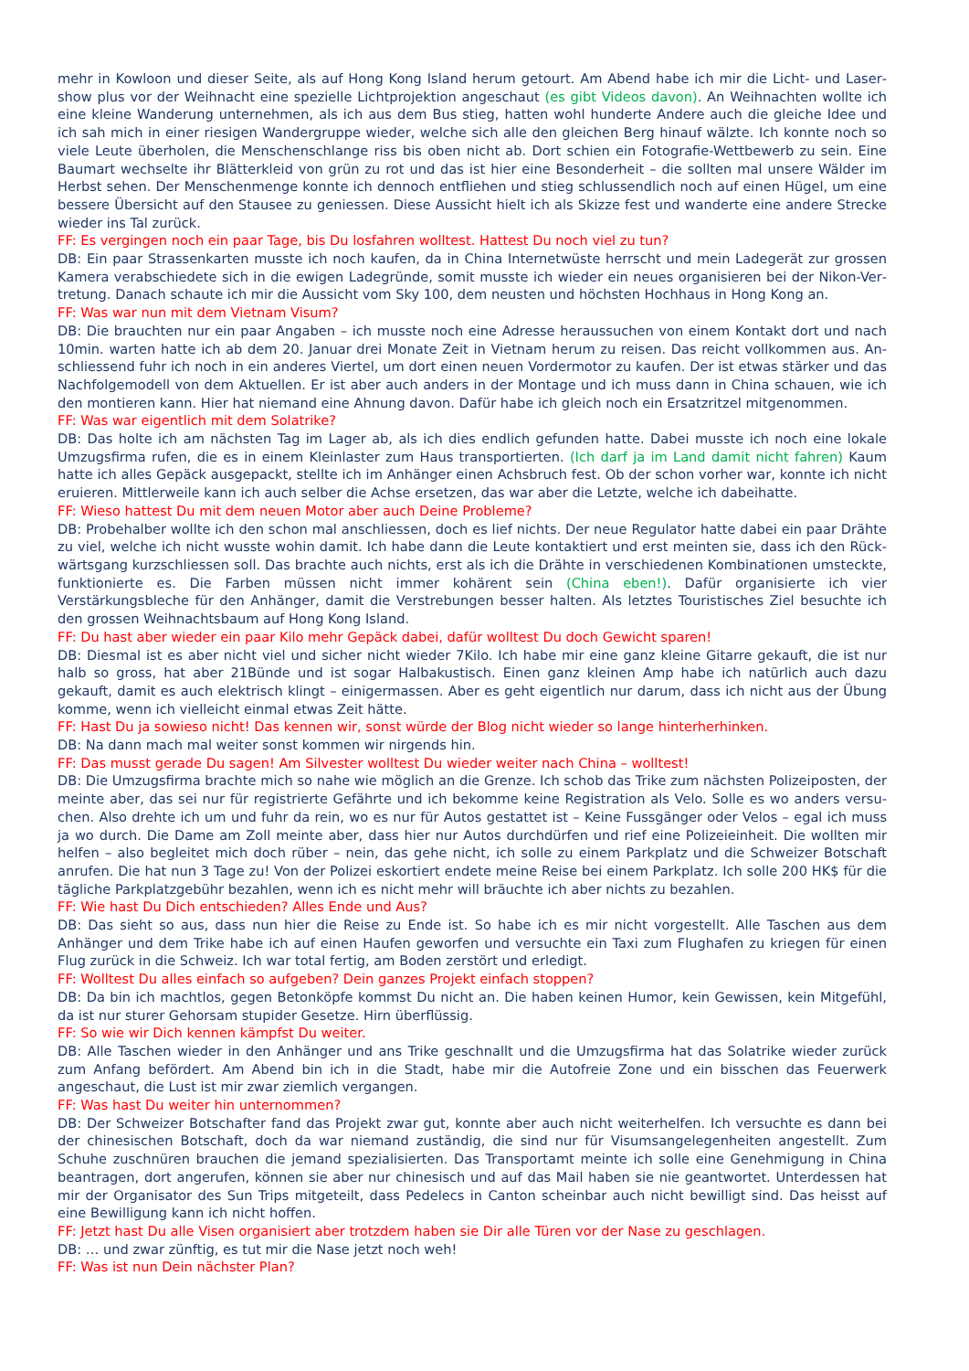mehr in Kowloon und dieser Seite, als auf Hong Kong Island herum getourt. Am Abend habe ich mir die Licht- und Laser­show plus vor der Weihnacht eine spezielle Lichtprojektion angeschaut (es gibt Videos davon). An Weihnachten wollte ich eine kleine Wanderung unternehmen, als ich aus dem Bus stieg, hatten wohl hunderte Andere auch die gleiche Idee und ich sah mich in einer riesigen Wandergruppe wieder, welche sich alle den gleichen Berg hinauf wälzte. Ich konnte noch so viele Leute überholen, die Menschenschlange riss bis oben nicht ab. Dort schien ein Fotografie-Wettbewerb zu sein. Eine Baumart wechselte ihr Blätterkleid von grün zu rot und das ist hier eine Besonderheit – die sollten mal unsere Wälder im Herbst sehen. Der Menschenmenge konnte ich dennoch entfliehen und stieg schlussendlich noch auf einen Hügel, um eine bessere Übersicht auf den Stausee zu geniessen. Diese Aussicht hielt ich als Skizze fest und wanderte eine andere Strecke wieder ins Tal zurück.
FF: Es vergingen noch ein paar Tage, bis Du losfahren wolltest. Hattest Du noch viel zu tun?
DB: Ein paar Strassenkarten musste ich noch kaufen, da in China Internetwüste herrscht und mein Ladegerät zur grossen Kamera verabschiedete sich in die ewigen Ladegründe, somit musste ich wieder ein neues organisieren bei der Nikon-Ver­tretung. Danach schaute ich mir die Aussicht vom Sky 100, dem neusten und höchsten Hochhaus in Hong Kong an.
FF: Was war nun mit dem Vietnam Visum?
DB: Die brauchten nur ein paar Angaben – ich musste noch eine Adresse heraussuchen von einem Kontakt dort und nach 10min. warten hatte ich ab dem 20. Januar drei Monate Zeit in Vietnam herum zu reisen. Das reicht vollkommen aus. An­schliessend fuhr ich noch in ein anderes Viertel, um dort einen neuen Vordermotor zu kaufen. Der ist etwas stärker und das Nachfolgemodell von dem Aktuellen. Er ist aber auch anders in der Montage und ich muss dann in China schauen, wie ich den montieren kann. Hier hat niemand eine Ahnung davon. Dafür habe ich gleich noch ein Ersatzritzel mitgenommen.
FF: Was war eigentlich mit dem Solatrike?
DB: Das holte ich am nächsten Tag im Lager ab, als ich dies endlich gefunden hatte. Dabei musste ich noch eine lokale Umzugsfirma rufen, die es in einem Kleinlaster zum Haus transportierten. (Ich darf ja im Land damit nicht fahren) Kaum hatte ich alles Gepäck ausgepackt, stellte ich im Anhänger einen Achsbruch fest. Ob der schon vorher war, konnte ich nicht eruieren. Mittlerweile kann ich auch selber die Achse ersetzen, das war aber die Letzte, welche ich dabeihatte.
FF: Wieso hattest Du mit dem neuen Motor aber auch Deine Probleme?
DB: Probehalber wollte ich den schon mal anschliessen, doch es lief nichts. Der neue Regulator hatte dabei ein paar Drähte zu viel, welche ich nicht wusste wohin damit. Ich habe dann die Leute kontaktiert und erst meinten sie, dass ich den Rück­wärtsgang kurzschliessen soll. Das brachte auch nichts, erst als ich die Drähte in verschiedenen Kombinationen umsteckte, funktionierte es. Die Farben müssen nicht immer kohärent sein (China eben!). Dafür organisierte ich vier Verstärkungsbleche für den Anhänger, damit die Verstrebungen besser halten. Als letztes Touristisches Ziel besuchte ich den grossen Weih­nachtsbaum auf Hong Kong Island.
FF: Du hast aber wieder ein paar Kilo mehr Gepäck dabei, dafür wolltest Du doch Gewicht sparen!
DB: Diesmal ist es aber nicht viel und sicher nicht wieder 7Kilo. Ich habe mir eine ganz kleine Gitarre gekauft, die ist nur halb so gross, hat aber 21Bünde und ist sogar Halbakustisch. Einen ganz kleinen Amp habe ich natürlich auch dazu gekauft, damit es auch elektrisch klingt – einigermassen. Aber es geht eigentlich nur darum, dass ich nicht aus der Übung komme, wenn ich vielleicht einmal etwas Zeit hätte.
FF: Hast Du ja sowieso nicht! Das kennen wir, sonst würde der Blog nicht wieder so lange hinterherhinken.
DB: Na dann mach mal weiter sonst kommen wir nirgends hin.
FF: Das musst gerade Du sagen! Am Silvester wolltest Du wieder weiter nach China – wolltest!
DB: Die Umzugsfirma brachte mich so nahe wie möglich an die Grenze. Ich schob das Trike zum nächsten Polizeiposten, der meinte aber, das sei nur für registrierte Gefährte und ich bekomme keine Registration als Velo. Solle es wo anders versu­chen. Also drehte ich um und fuhr da rein, wo es nur für Autos gestattet ist – Keine Fussgänger oder Velos – egal ich muss ja wo durch. Die Dame am Zoll meinte aber, dass hier nur Autos durchdürfen und rief eine Polizeieinheit. Die wollten mir helfen – also begleitet mich doch rüber – nein, das gehe nicht, ich solle zu einem Parkplatz und die Schweizer Botschaft anrufen. Die hat nun 3 Tage zu! Von der Polizei eskortiert endete meine Reise bei einem Parkplatz. Ich solle 200 HK$ für die tägliche Parkplatzgebühr bezahlen, wenn ich es nicht mehr will bräuchte ich aber nichts zu bezahlen.
FF: Wie hast Du Dich entschieden? Alles Ende und Aus?
DB: Das sieht so aus, dass nun hier die Reise zu Ende ist. So habe ich es mir nicht vorgestellt. Alle Taschen aus dem Anhänger und dem Trike habe ich auf einen Haufen geworfen und versuchte ein Taxi zum Flughafen zu kriegen für einen Flug zurück in die Schweiz. Ich war total fertig, am Boden zerstört und erledigt.
FF: Wolltest Du alles einfach so aufgeben? Dein ganzes Projekt einfach stoppen?
DB: Da bin ich machtlos, gegen Betonköpfe kommst Du nicht an. Die haben keinen Humor, kein Gewissen, kein Mitgefühl, da ist nur sturer Gehorsam stupider Gesetze. Hirn überflüssig.
FF: So wie wir Dich kennen kämpfst Du weiter.
DB: Alle Taschen wieder in den Anhänger und ans Trike geschnallt und die Umzugsfirma hat das Solatrike wieder zurück zum Anfang befördert. Am Abend bin ich in die Stadt, habe mir die Autofreie Zone und ein bisschen das Feuerwerk angeschaut, die Lust ist mir zwar ziemlich vergangen.
FF: Was hast Du weiter hin unternommen?
DB: Der Schweizer Botschafter fand das Projekt zwar gut, konnte aber auch nicht weiterhelfen. Ich versuchte es dann bei der chinesischen Botschaft, doch da war niemand zuständig, die sind nur für Visumsangelegenheiten angestellt. Zum Schuhe zuschnüren brauchen die jemand spezialisierten. Das Transportamt meinte ich solle eine Genehmigung in China beantragen, dort angerufen, können sie aber nur chinesisch und auf das Mail haben sie nie geantwortet. Unterdessen hat mir der Organisator des Sun Trips mitgeteilt, dass Pedelecs in Canton scheinbar auch nicht bewilligt sind. Das heisst auf eine Bewilligung kann ich nicht hoffen.
FF: Jetzt hast Du alle Visen organisiert aber trotzdem haben sie Dir alle Türen vor der Nase zu geschlagen.
DB: … und zwar zünftig, es tut mir die Nase jetzt noch weh!
FF: Was ist nun Dein nächster Plan?